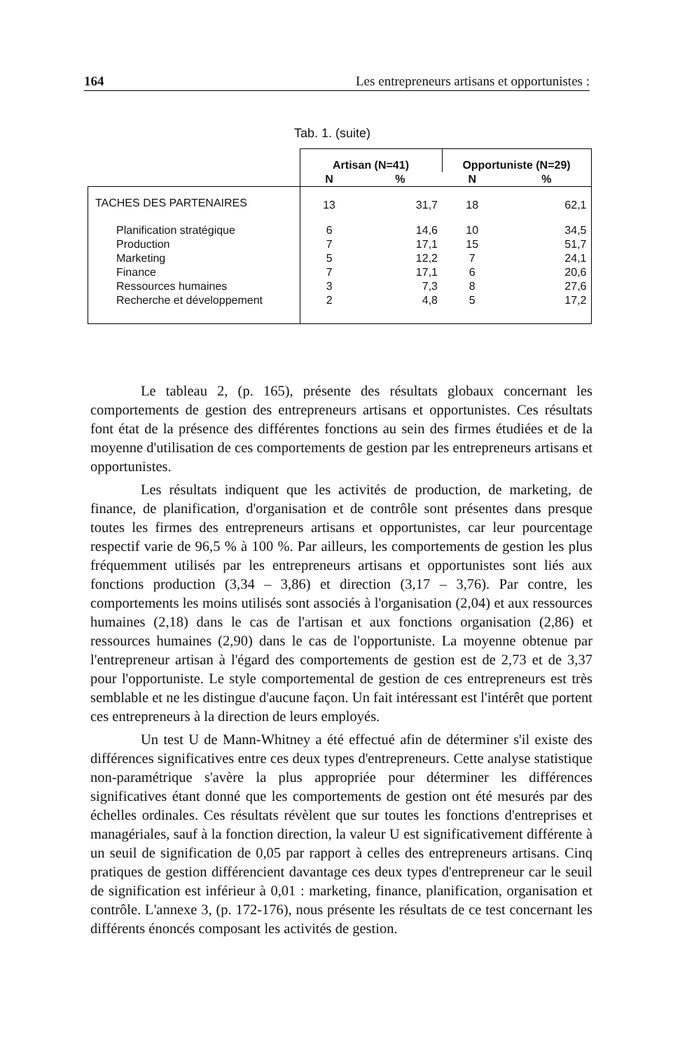164 Les entrepreneurs artisans et opportunistes :
Tab. 1. (suite)
| | Artisan (N=41) | | Opportuniste (N=29) | |
| | N | % | N | % |
| TACHES DES PARTENAIRES | 13 | 31,7 | 18 | 62,1 |
| Planification stratégique | 6 | 14,6 | 10 | 34,5 |
| Production | 7 | 17,1 | 15 | 51,7 |
| Marketing | 5 | 12,2 | 7 | 24,1 |
| Finance | 7 | 17,1 | 6 | 20,6 |
| Ressources humaines | 3 | 7,3 | 8 | 27,6 |
| Recherche et développement | 2 | 4,8 | 5 | 17,2 |
Le tableau 2, (p. 165), présente des résultats globaux concernant les comportements de gestion des entrepreneurs artisans et opportunistes. Ces résultats font état de la présence des différentes fonctions au sein des firmes étudiées et de la moyenne d'utilisation de ces comportements de gestion par les entrepreneurs artisans et opportunistes.
Les résultats indiquent que les activités de production, de marketing, de finance, de planification, d'organisation et de contrôle sont présentes dans presque toutes les firmes des entrepreneurs artisans et opportunistes, car leur pourcentage respectif varie de 96,5 % à 100 %. Par ailleurs, les comportements de gestion les plus fréquemment utilisés par les entrepreneurs artisans et opportunistes sont liés aux fonctions production (3,34 – 3,86) et direction (3,17 – 3,76). Par contre, les comportements les moins utilisés sont associés à l'organisation (2,04) et aux ressources humaines (2,18) dans le cas de l'artisan et aux fonctions organisation (2,86) et ressources humaines (2,90) dans le cas de l'opportuniste. La moyenne obtenue par l'entrepreneur artisan à l'égard des comportements de gestion est de 2,73 et de 3,37 pour l'opportuniste. Le style comportemental de gestion de ces entrepreneurs est très semblable et ne les distingue d'aucune façon. Un fait intéressant est l'intérêt que portent ces entrepreneurs à la direction de leurs employés.
Un test U de Mann-Whitney a été effectué afin de déterminer s'il existe des différences significatives entre ces deux types d'entrepreneurs. Cette analyse statistique non-paramétrique s'avère la plus appropriée pour déterminer les différences significatives étant donné que les comportements de gestion ont été mesurés par des échelles ordinales. Ces résultats révèlent que sur toutes les fonctions d'entreprises et managériales, sauf à la fonction direction, la valeur U est significativement différente à un seuil de signification de 0,05 par rapport à celles des entrepreneurs artisans. Cinq pratiques de gestion différencient davantage ces deux types d'entrepreneur car le seuil de signification est inférieur à 0,01 : marketing, finance, planification, organisation et contrôle. L'annexe 3, (p. 172-176), nous présente les résultats de ce test concernant les différents énoncés composant les activités de gestion.